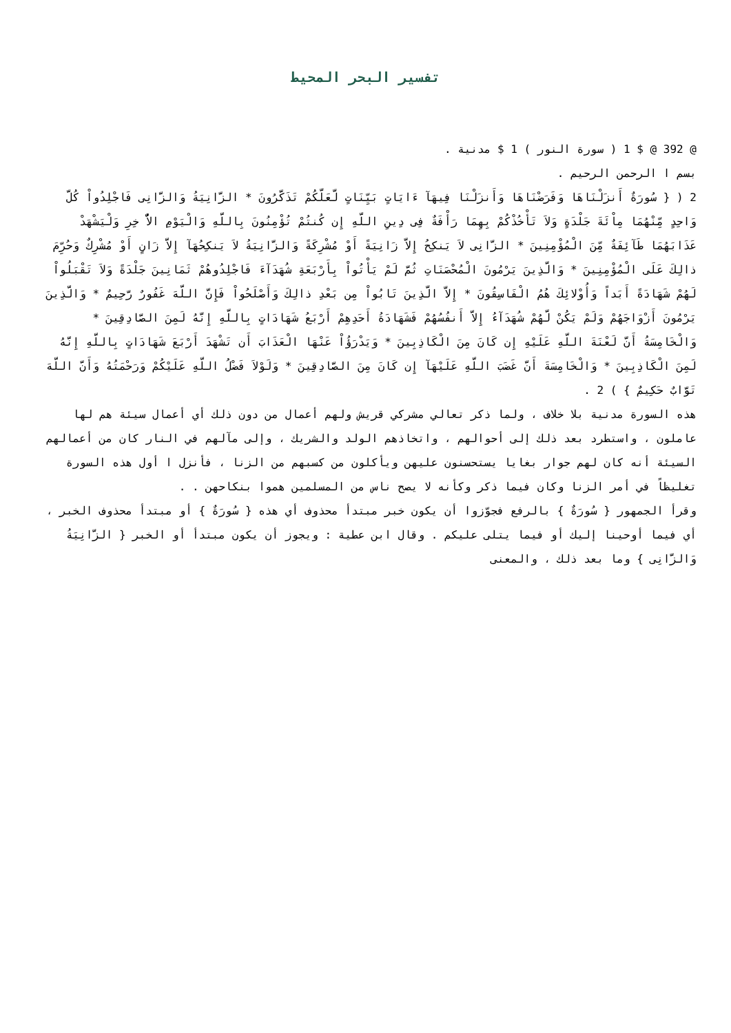تفسير البحر المحيط
@ 392 @ $ 1 ( سورة النور ) 1 $ مدنية .
بسم ا الرحمن الرحيم .
2 ( { سُورَةٌ أَنزَلْنَاهَا وَفَرَضْنَاهَا وَأَنزَلْنَا فِيهَآ ءَايَاتٍ بَيِّنَاتٍ لَّعَلَّكُمْ تَذَكَّرُونَ * الزَّانِيَةُ وَالزَّانِى فَاجْلِدُواْ كُلَّ وَاحِدٍ مِّنْهُمَا مِاْئَةَ جَلْدَةٍ وَلاَ تَأْخُذْكُمْ بِهِمَا رَأْفَةٌ فِى دِينِ اللَّهِ إِن كُنتُمْ تُؤْمِنُونَ بِاللَّهِ وَالْيَوْمِ الاٌّ خِرِ وَلْيَشْهَدْ عَذَابَهُمَا طَآئِفَةٌ مِّنَ الْمُؤْمِنِينَ * الزَّانِى لاَ يَنكِحُ إِلاَّ زَانِيَةً أَوْ مُشْرِكَةً وَالزَّانِيَةُ لاَ يَنكِحُهَآ إِلاَّ زَانٍ أَوْ مُشْرِكٌ وَحُرِّمَ ذالِكَ عَلَى الْمُؤْمِنِينَ * وَالَّذِينَ يَرْمُونَ الْمُحْصَنَاتِ ثُمَّ لَمْ يَأْتُواْ بِأَرْبَعَةِ شُهَدَآءَ فَاجْلِدُوهُمْ ثَمَانِينَ جَلْدَةً وَلاَ تَقْبَلُواْ لَهُمْ شَهَادَةً أَبَداً وَأُوْلائِكَ هُمُ الْفَاسِقُونَ * إِلاَّ الَّذِينَ تَابُواْ مِن بَعْدِ ذالِكَ وَأَصْلَحُواْ فَإِنَّ اللَّهَ غَفُورٌ رَّحِيمٌ * وَالَّذِينَ يَرْمُونَ أَزْوَاجَهُمْ وَلَمْ يَكُنْ لَّهُمْ شُهَدَآءُ إِلاَّ أَنفُسُهُمْ فَشَهَادَةُ أَحَدِهِمْ أَرْبَعُ شَهَادَاتٍ بِاللَّهِ إِنَّهُ لَمِنَ الصَّادِقِينَ * وَالْخَامِسَةُ أَنَّ لَعْنَةَ اللَّهِ عَلَيْهِ إِن كَانَ مِنَ الْكَاذِبِينَ * وَيَدْرَؤُاْ عَنْهَا الْعَذَابَ أَن تَشْهَدَ أَرْبَعَ شَهَادَاتٍ بِاللَّهِ إِنَّهُ لَمِنَ الْكَاذِبِينَ * وَالْخَامِسَةَ أَنَّ غَضَبَ اللَّهِ عَلَيْهَآ إِن كَانَ مِنَ الصَّادِقِينَ * وَلَوْلاَ فَضْلُ اللَّهِ عَلَيْكُمْ وَرَحْمَتُهُ وَأَنَّ اللَّهَ تَوَّابٌ حَكِيمٌ } ) 2 .
هذه السورة مدنية بلا خلاف ، ولما ذكر تعالي مشركي قريش ولهم أعمال من دون ذلك أي أعمال سيئة هم لها عاملون ، واستطرد بعد ذلك إلى أحوالهم ، واتخاذهم الولد والشريك ، وإلى مآلهم في النار كان من أعمالهم السيئة أنه كان لهم جوار بغايا يستحسنون عليهن ويأكلون من كسبهم من الزنا ، فأنزل ا أول هذه السورة تغليظاً في أمر الزنا وكان فيما ذكر وكأنه لا يصح ناس من المسلمين هموا بنكاحهن . .
وقرأ الجمهور { سُورَةٌ } بالرفع فجوّزوا أن يكون خبر مبتدأ محذوف أي هذه { سُورَةٌ } أو مبتدأ محذوف الخبر ، أي فيما أوحينا إليك أو فيما يتلى عليكم . وقال ابن عطية : ويجوز أن يكون مبتدأ أو الخبر { الزَّانِيَةُ وَالزَّانِى } وما بعد ذلك ، والمعنى